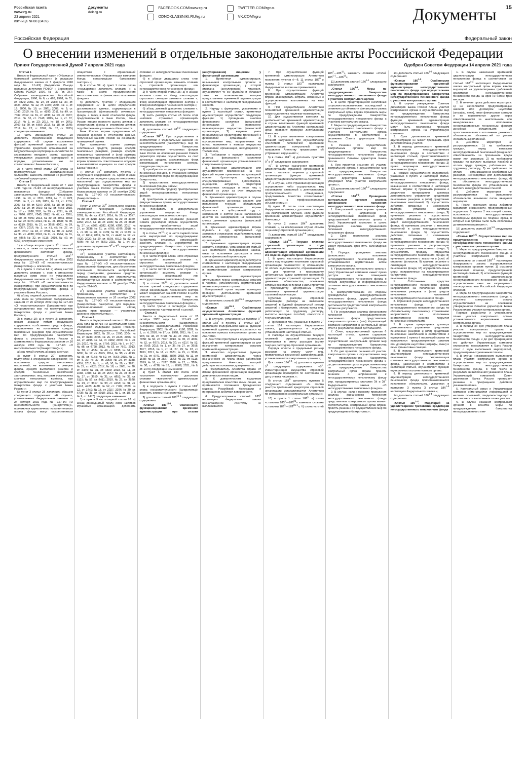Российская газета
www.rg.ru
23 апреля 2021
пятница № 88 (8439)
Документы
dok.rg.ru
FACEBOOK.COM/www.rg.ru TWITTER.COM/rgrus ODNOKLASSNIKI.RU/rg.ru VK.COM/rgru
Документы
15
Российская Федерация Федеральный закон
О внесении изменений в отдельные законодательные акты Российской Федерации
Принят Государственной Думой 7 апреля 2021 года Одобрен Советом Федерации 14 апреля 2021 года
Статья 1
Внести в Федеральный закон «О банках и банковской деятельности» (в редакции Федерального закона от 3 февраля 1996 года № 17-ФЗ) (Ведомости Съезда народных депутатов РСФСР и Верховного Совета РСФСР, 1990, № 27, ст. 357; Собрание законодательства Российской Федерации, 1996, № 6, ст. 492; 1998, № 31, ст. 3829; 2001, № 26, ст. 2586; № 33, ст. 3424; 2002, № 12, ст. 1093; 2005, № 1, ст. 18; 2006, № 19, ст. 2061; 2009, № 9, ст. 1043; 2010, № 31, ст. 4193; 2011, № 49, ст. 7069; 2012, № 31, ст. 4333; № 53, ст. 7607; 2014, № 52, ст. 7543; 2015, № 1, ст. 37; 2016, № 1, ст. 23; 2017, № 18, ст. 2661; 2669; № 30, ст. 4456; 2018, № 18, ст. 2560; 2019, № 22, ст. 2661; № 52, ст. 7825) следующие изменения:
1) часть двенадцатую статьи 20 дополнить предложением следующего содержания: «В случае возложения функций временной администрации по управлению кредитной организацией на государственную корпорацию «Агентство по страхованию вкладов» смета расходов утверждается указанной корпорацией в порядке, установленном ею по согласованию с Банком России.»;
2) в части пятой статьи 23<sup>4</sup> слова «с промежуточным ликвидационным балансом» заменить словами «с реестром требований кредиторов».
Статья 2
Внести в Федеральный закон от 7 мая 1998 года № 75-ФЗ «О негосударственных пенсионных фондах» (Собрание законодательства Российской Федерации, 1998, № 19, ст. 2071; 2001, № 7, ст. 623; 2003, № 2, ст. 166; 2005, № 19, ст. 1755; 2007, № 50, ст. 6247; 2008, № 18, ст. 1942; 2009, № 29, ст. 3619; № 52, ст. 6454; 2010, № 17, ст. 1988; 2011, № 29, ст. 4291; № 49, ст. 7036; 7037; 7040; 2012, № 47, ст. 6391; № 50, ст. 6965; 2013, № 30, ст. 4044, 4084; № 52, ст. 6975; 2014, № 11, ст. 1098; № 30, ст. 4219; 2015, № 27, ст. 3958, 4001; № 29, ст. 4357; 2016, № 1, ст. 41, 47; № 27, ст. 4225; 2017, № 18, ст. 2661; № 30, ст. 4456; № 31, ст. 4830; 2018, № 11, ст. 1584; № 31, ст. 4858; № 32, ст. 5115; 2019, № 49, ст. 6953) следующие изменения:
1) в абзаце втором пункта 3<sup>1</sup> статьи 7<sup>2</sup> слова «, а также по проведению анализа финансового состояния фонда, предусмотренного статьей 183<sup>13</sup> Федерального закона от 26 октября 2002 года № 127-ФЗ «О несостоятельности (банкротстве)»,» исключить;
2) в пункте 1 статьи 14: а) абзац шестой дополнить словами «, если в отношении выкупных сумм иное не установлено Федеральным законом от 26 октября 2002 года № 127-ФЗ «О несостоятельности (банкротстве)» при осуществлении мер по предупреждению банкротства фонда с участием Банка России»;
б) абзац седьмой дополнить словами «, если иное не установлено Федеральным законом от 26 октября 2002 года № 127-ФЗ «О несостоятельности (банкротстве)» при осуществлении мер по предупреждению банкротства фонда с участием Банка России»;
3) в статье 18: а) в пункте 2: дополнить новым абзацем пятым следующего содержания: «собственных средств фонда, направленных на пополнение средств пенсионных резервов при осуществлении мер по предупреждению банкротства фонда с участием Банка России в соответствии с Федеральным законом от 26 октября 2002 года № 127-ФЗ «О несостоятельности (банкротстве)»;»;
абзац пятый считать абзацем шестым;
4) пункт 8 статьи 20<sup>1</sup> дополнить подпунктом 4 следующего содержания: «4) пополнения средств пенсионных накоплений, не включенных в резервы фонда, средств выплатного резерва и средств пенсионных накоплений застрахованных лиц, которым установлена срочная пенсионная выплата, при осуществлении мер по предупреждению банкротства фонда с участием Банка России.»;
5) пункт 3 статьи 28 дополнить абзацем следующего содержания: «В случаях, установленных Федеральным законом от 26 октября 2002 года № 127-ФЗ «О несостоятельности (банкротстве)», полномочия единоличного исполнительного органа фонда могут осуществляться обществом с ограниченной ответственностью «Управляющая компания Фонда консолидации банковского сектора».»;
6) в статье 34: а) пункт 1 после слова «государства» дополнить словами «, а также в целях предупреждения несостоятельности финансового положения фондов»;
б) дополнить пунктом 7 следующего содержания: «7. В целях определения достоверности данных, содержащихся в бухгалтерской (финансовой) отчетности фонда, а также в иной отчетности фонда, представляемой в Банк России, Банк России вправе провести оценку активов и обязательств фонда и стоимости активов под обеспечение указанных обязательств.
Банк России вправе предписание об указании фондом в отчетности данных, полученных Банком России на основании проведенной оценки.
При проведении оценки размера собственных средств, размера средств пенсионных резервов, размера средств пенсионных накоплений и (или) размера соответствующих обязательств Банк России вправе привлекать ответственного актуария и независимого оценщика за счет средств Банка России.»;
7) статью 36<sup>8</sup> дополнить пунктом 9 следующего содержания: «9. Сроки и иные особенности передачи средств пенсионных накоплений при осуществлении мер по предупреждению банкротства фонда с участием Банка России устанавливаются Федеральным законом от 26 октября 2002 года № 127-ФЗ «О несостоятельности (банкротстве)».».
Статья 3
Пункт 2 статьи 39<sup>6</sup> Земельного кодекса Российской Федерации (Собрание законодательства Российской Федерации, 2001, № 44, ст. 4147; 2014, № 26, ст. 3377; № 30, ст. 4218, 4225; 2015, № 29, ст. 4339, 4350; 2016, № 18, ст. 2495; № 26, ст. 3890; № 27, ст. 4269, 4282, 4298, 4306; 2017, № 27, ст. 3938; № 31, ст. 4765, 4766; 2018, № 1, ст. 90; № 28, ст. 4139; № 32, ст. 5133; № 53, ст. 8411; 2019, № 31, ст. 4442; № 52, ст. 7820; 2020, № 29, ст. 4504, 4512; № 42, ст. 6505; № 52, ст. 8581; 2021, № 1, ст. 33) дополнить подпунктами 3<sup>2</sup> и 3<sup>3</sup> следующего содержания:
«3<sup>2</sup>) земельного участка застройщику, признанному в соответствии с Федеральным законом от 26 октября 2002 года № 127-ФЗ «О несостоятельности (банкротстве)» банкротом, для обеспечения исполнения обязательств застройщика перед гражданами, денежные средства которых привлечены для строительства многоквартирных домов в соответствии с Федеральным законом от 30 декабря 2004 года № 214-ФЗ;
3<sup>3</sup>) земельного участка застройщику, признанному в соответствии с Федеральным законом от 26 октября 2002 года № 127-ФЗ «О несостоятельности (банкротстве)» банкротом, для передачи публично-правовой компании «Фонд защиты прав граждан — участников долевого строительства»;».
Статья 4
Внести в Федеральный закон от 10 июля 2002 года № 86-ФЗ «О Центральном банке Российской Федерации (Банке России)» (Собрание законодательства Российской Федерации, 2002, № 28, ст. 2790; 2004, № 31, ст. 3233; 2005, № 25, ст. 2426; 2006, № 42, ст. 4196; № 44, ст. 4982; 2009, № 1, ст. 25; 2010, № 45, ст. 5756; 2011, № 7, ст. 907; № 48, ст. 6728; 2012, № 53, ст. 7591; 2013, № 30, ст. 4084; № 49, ст. 6336; № 51, ст. 6695; № 52, ст. 6975; 2014, № 30, ст. 4219; № 45, ст. 6154; № 52, ст. 7543; 2015, № 1, ст. 4, 37; № 27, ст. 3958; № 29, ст. 4348, 4357; 2016, № 1, ст. 46, 50; № 26, ст. 3891; № 27, ст. 4225; 2017, № 18, ст. 2661; № 30, ст. 4456; № 31, ст. 4830; 2018, № 11, ст. 1584, 1588; № 18, ст. 2557; № 24, ст. 3400; № 27, ст. 3950; № 31, ст. 4852; № 32, ст. 5115; № 53, ст. 8411; 2019, № 27, ст. 3538; № 29, ст. 3857; № 30, ст. 4150; № 31, ст. 4418, 4423, 4430; № 52, ст. 7787; 2020, № 12, ст. 1642; № 14, ст. 2027, 2036; № 30, ст. 4738; № 31, ст. 5018; 2021, № 1, ст. 18, 53; № 9, ст. 1470) следующие изменения:
1) в пункте 9 части первой статьи 18: а) абзац двенадцатый после слов «активов страховых организаций» дополнить словами «и негосударственных пенсионных фондов»;
б) в абзаце двадцатом слова «или страховой организации» заменить словами «, страховой организации или негосударственного пенсионного фонда»;
2) в части второй статьи 25: а) в абзаце восьмом слова «и Фонд консолидации страхового сектора» заменить словами «, Фонд консолидации страхового сектора и Фонд консолидации пенсионного сектора»;
б) абзац девятый дополнить словами «, негосударственных пенсионных фондов»;
3) часть девятую статьи 46 после слов «активов страховых организаций» дополнить словами «и негосударственных пенсионных фондов»;
4) дополнить статьей 76<sup>5-2</sup> следующего содержания:
«Статья 76<sup>5-2</sup>. При осуществлении в соответствии с Федеральным законом «О несостоятельности (банкротстве)» мер по предупреждению банкротства негосударственных пенсионных фондов Банк России на основании решения Совета директоров вправе осуществлять за счет денежных средств, составляющих Фонд консолидации пенсионного сектора, следующие операции:
1) приобретать акции негосударственных пенсионных фондов, в отношении которых осуществляются меры по предупреждению банкротства;
2) предоставлять негосударственным пенсионным фондам займы;
3) осуществлять продажу приобретенных акций негосударственных пенсионных фондов;
4) приобретать и отчуждать имущество (имущественные права) негосударственных пенсионных фондов;
5) передавать в доверительное управление имущество Фонда консолидации пенсионного сектора.
Банк России на основании решения Совета директоров вправе осуществлять продажу приобретенных акций негосударственных пенсионных фондов.»;
5) в статье 76<sup>10</sup>: а) в части первой слова «или мероприятий по предупреждению банкротства страховых организаций» заменить словами «, мероприятий по предупреждению банкротства страховых организаций и негосударственных пенсионных фондов»;
б) в части второй слова «или страховых организаций» заменить словами «, страховых организаций или негосударственных пенсионных фондов»;
г) в части пятой слова «или страховых организаций» заменить словами «, страховых организаций или негосударственных пенсионных фондов»;
7) в статье 76<sup>12</sup>: а) дополнить новой частью третьей следующего содержания: «Фонд консолидации пенсионного сектора может создаваться Банком России в целях участия в осуществлении мер по предупреждению банкротства негосударственных пенсионных фондов.»;
б) части третью и четвертую считать соответственно частями пятой и шестой.
Статья 5
Внести в Федеральный закон от 26 октября 2002 года № 127-ФЗ «О несостоятельности (банкротстве)» (Собрание законодательства Российской Федерации, 2002, № 43, ст. 4190; 2009, № 1, ст. 4; 2010, № 17, ст. 1988; 2011, № 7, ст. 905; № 48, ст. 6728; № 49, ст. 7015, 7040, 7068; № 50, ст. 7357; 2013, № 30, ст. 4084; № 52, ст. 6975; 2014, № 30, ст. 4217; № 52, ст. 7543; 2015, № 1, ст. 35; № 27, ст. 3958, 3977; 2016, № 1, ст. 11, 27, 29; № 26, ст. 3891; 2017, № 18, ст. 2661; № 25, ст. 3596; № 31, ст. 4761, 4815, 4830; 2018, № 11, ст. 1588; № 18, ст. 2557, 2563; № 32, ст. 5115; 2019, № 52, ст. 7787; 2020, № 22, ст. 3384; № 30, ст. 4738; № 52, ст. 8588; 2021, № 9, ст. 1470) следующие изменения:
1) пункт 5 статьи 180 после слов «исполняет полномочия» дополнить словами «временной администрации финансовых организаций»;
2) в подпункте 1 пункта 2 статьи 183<sup>7</sup> слова «несостоятельности (банкротства)» заменить словом «банкротства»;
3) дополнить статьей 183<sup>15-1</sup> следующего содержания:
«Статья 183<sup>15-1</sup>. Особенности функционирования временной администрации при отзыве (аннулировании) лицензии у финансовой организации
1. Временная администрация, назначенная контрольным органом в финансовую организацию, у которой отозвана (аннулирована) лицензия, осуществляет те же функции и обладает теми же полномочиями, которые предоставлены временной администрации в соответствии с настоящим Федеральным законом.
2. Наряду с функциями, указанными в пункте 1 настоящей статьи, временная администрация осуществляет следующие функции: 1) проведение анализа финансового состояния финансовой организации; 2) проведение инвентаризации имущества финансовой организации; 3) ведение учета предъявленных кредиторами требований к финансовой организации; 4) осуществление мер, направленных на поиск, выявление и возврат имущества финансовой организации, находящегося у третьих лиц.
3. Требования к порядку проведения анализа финансового состояния финансовой организации устанавливаются контрольным органом.
4. Временная администрация для осуществления возложенных на нее функций вправе привлекать на договорной основе бухгалтеров, аудиторов, специализированных депозитариев, оценщиков, актуариев, операторов электронных площадок и иных лиц с оплатой их услуг за счет имущества финансовой организации.
5. Временная администрация в случае недостаточности денежных средств для исполнения текущих обязательств финансовой организации вправе обратиться в арбитражный суд с заявлением о снятии ранее наложенных арестов на находящиеся на банковских счетах денежные средства финансовой организации.
6. Временная администрация вправе подавать в суд, арбитражный суд заявления о признании недействительными сделок, совершенных финансовой организацией.
7. Временная администрация вправе заявлять в порядке, установленном статьей 102 настоящего Федерального закона, отказ от исполнения договоров и иных сделок финансовой организации.
8. Временная администрация действует в соответствии с настоящим Федеральным законом, другими федеральными законами и нормативными актами контрольного органа.
9. Временная администрация отчитывается перед контрольным органом в порядке, установленном нормативными актами контрольного органа.
Контрольный орган вправе проводить проверки деятельности временной администрации.»;
4) дополнить статьей 183<sup>26-1</sup> следующего содержания:
«Статья 183<sup>26-1</sup>. Особенности осуществления Агентством функций временной администрации
1. В случаях, установленных пунктом 9<sup>1</sup> статьи 184<sup>1</sup> и пунктом 1<sup>1</sup> статьи 187<sup>4</sup> настоящего Федерального закона, функции временной администрации возлагаются на основании приказа контрольного органа на Агентство.
2. Агентство приступает к осуществлению функций временной администрации со дня назначения контрольным органом временной администрации.
3. Агентство осуществляет функции временной администрации через назначенного из числа своих работников представителя Агентства, который действует на основании доверенности.
4. Представитель Агентства вправе от имени финансовой организации выдавать доверенности иным лицам.
5. К доверенностям, выданным представителем Агентства иным лицам, не применяются положения Гражданского кодекса Российской Федерации о прекращении действия доверенности.
6. Предусмотренное статьей 183<sup>6</sup> настоящего Федерального закона вознаграждение Агентству не выплачивается.
7. При осуществлении функций временной администрации Агентством положения пунктов 4—8, 11 статьи 183<sup>6</sup> и пункта 3 статьи 183<sup>11</sup> настоящего Федерального закона не применяются.
8. При осуществлении функций временной администрации Агентство вправе авансировать затраты, связанные с осуществлением возложенных на него функций.
9. При осуществлении Агентством полномочий временной администрации затраты должника подлежат возмещению.
10. Для осуществления контроля за деятельностью временной администрации в случае возложения функций временной администрации на Агентство контрольный орган проводит проверки деятельности Агентства.
11. В случае выявления контрольным органом нарушений при осуществлении Агентством полномочий временной администрации контрольный орган направляет Агентству предписание об устранении нарушений.»;
5) в статье 184<sup>1</sup>: а) дополнить пунктами 9<sup>1</sup> и 9<sup>2</sup> следующего содержания:
«9<sup>1</sup>. В случае назначения временной администрации страховой организации в связи с отзывом лицензии у страховой организации функции временной администрации возлагаются на Агентство.
9<sup>2</sup>. В случае, если страховая организация осуществляет либо осуществляла вид страхования, связанный с деятельностью профессионального объединения, представитель Агентства согласовывает действия с профессиональным объединением.»;
б) пункт 11 после слов «настоящего Федерального закона,» дополнить словами «за исключением случаев, если функции временной администрации осуществляет Агентство,»;
6) пункт 2 статьи 184<sup>3</sup> дополнить словами «, за исключением случая отзыва лицензии у страховой организации»;
7) дополнить статьей 184<sup>3-6</sup> следующего содержания:
«Статья 184<sup>3-6</sup>. Текущие платежи страховой организации в ходе деятельности временной администрации страховой организации и в ходе конкурсного производства
1. В целях настоящего Федерального закона под текущими платежами страховой организации понимаются: 1) обязанности по оплате задолженности, образовавшейся до дня принятия к производству арбитражным судом заявления временной администрации страховой организации; 2) денежные обязательства, основания которых возникли в период с даты принятия к производству арбитражным судом заявления временной администрации страховой организации.
Судебные расходы страховой организации, расходы на включение сведений в Единый федеральный реестр сведений о банкротстве, оплата труда лиц, работающих по трудовому договору, выплаты выходных пособий, относятся к текущим платежам.
2. Требования лиц, указанных в пункте 2<sup>1</sup> статьи 134 настоящего Федерального закона, удовлетворяются в порядке, установленном настоящей статьей.
3. Расходы на осуществление текущих платежей страховой организации включаются в смету расходов (смету текущих расходов) страховой организации.
Порядок оплаты и предельный размер расходов на оплату услуг лиц, привлеченных временной администрацией, устанавливаются контрольным органом.»;
8) в статье 184<sup>4-1</sup>: а) дополнить пунктом 5<sup>1</sup> следующего содержания: «5<sup>1</sup>. Инвентаризация имущества страховой организации проводится по состоянию на дату отзыва лицензии.»;
9) статью 184<sup>5</sup> дополнить пунктом 5 следующего содержания: «5. Форма реестра требований кредиторов страховой организации устанавливается Агентством по согласованию с контрольным органом.»;
10) в пункте 1 статьи 186<sup>1</sup>: а) слова «статьями 183<sup>1</sup>—183<sup>26</sup>» заменить словами «статьями 183<sup>1</sup>—183<sup>26-1</sup>»; б) слова «статей 186<sup>2</sup>—186<sup>11</sup>» заменить словами «статей 186<sup>1-1</sup>—186<sup>11</sup>»;
11) дополнить статьей 186<sup>1-1</sup> следующего содержания:
«Статья 186<sup>1-1</sup>. Меры по предупреждению банкротства негосударственного пенсионного фонда с участием контрольного органа
1. В целях предотвращения негативных социально-экономических последствий и снижения устойчивости финансового рынка контрольный орган вправе принимать меры по предупреждению банкротства негосударственного пенсионного фонда с участием контрольного органа.
2. Меры по предупреждению банкротства негосударственного пенсионного фонда с участием контрольного органа осуществляются в соответствии с решением Совета директоров Банка России.
3. Решение об осуществлении контрольным органом мер по предупреждению банкротства негосударственного пенсионного фонда принимается Советом директоров Банка России.
4. При принятии решения об участии контрольного органа в осуществлении мер по предупреждению банкротства негосударственного пенсионного фонда Совет директоров Банка России утверждает план участия контрольного органа.»;
12) дополнить статьей 186<sup>1-2</sup> следующего содержания:
«Статья 186<sup>1-2</sup>. Проведение контрольным органом анализа финансового положения негосударственного пенсионного фонда
1. Контрольный орган вправе принять решение о направлении в негосударственный пенсионный фонд представителей контрольного органа и (или) Управляющей компании в целях проведения анализа финансового положения негосударственного пенсионного фонда.
2. Срок проведения анализа финансового положения негосударственного пенсионного фонда не может превышать срок пять календарных дней.
3. Порядок проведения анализа финансового положения негосударственного пенсионного фонда устанавливается нормативным актом контрольного органа.
4. Представители контрольного органа и (или) Управляющей компании имеют право доступа во все помещения негосударственного пенсионного фонда, к любым документам и информационным системам негосударственного пенсионного фонда.
5. Воспрепятствование со стороны руководителей негосударственного пенсионного фонда, других работников негосударственного пенсионного фонда деятельности представителей контрольного органа не допускается.
6. По результатам анализа финансового положения негосударственного пенсионного фонда представители контрольного органа и (или) Управляющей компании направляют в контрольный орган отчет о результатах своей деятельности.
7. Отчет, предусмотренный пунктом 6 настоящей статьи, должен содержать выводы о целесообразности осуществления контрольным органом мер по предупреждению банкротства негосударственного пенсионного фонда.
8. Со дня принятия решения об участии контрольного органа в осуществлении мер по предупреждению банкротства негосударственного пенсионного фонда и до дня окончания срока осуществления мер по предупреждению банкротства контрольный орган вправе принять решение о неприменении к негосударственному пенсионному фонду мер, предусмотренных статьями 34 и 34<sup>1</sup> Федерального закона «О негосударственных пенсионных фондах».
9. В случае, если к моменту проведения анализа финансового положения негосударственного пенсионного фонда представители контрольного органа выявят обстоятельства, контрольный орган вправе принять решение об осуществлении мер по предупреждению банкротства.»;
13) дополнить статьей 186<sup>1-3</sup> следующего содержания:
«Статья 186<sup>1-3</sup>. Особенности функционирования временной администрации негосударственного пенсионного фонда при осуществлении мер по предупреждению банкротства негосударственного пенсионного фонда с участием контрольного органа
1. В случае утверждения Советом директоров Банка России плана участия контрольного органа в осуществлении мер по предупреждению банкротства негосударственного пенсионного фонда функции временной администрации негосударственного пенсионного фонда могут быть возложены приказом контрольного органа на Управляющую компанию.
2. Срок деятельности временной администрации не может превышать срок действия плана участия.
3. В период деятельности временной администрации негосударственного пенсионного фонда в соответствии с настоящей статьей, приостанавливаются: 1) полномочия органов управления негосударственного пенсионного фонда; 2) права акционеров негосударственного пенсионного фонда.
4. Помимо осуществления полномочий, указанных в пункте 2 настоящей статьи, временная администрация негосударственного пенсионного фонда, назначенная в соответствии с настоящей статьей, вправе: 1) принимать решение о досрочном прекращении договора доверительного управления средствами пенсионных резервов и (или) средствами пенсионных накоплений; 2) осуществлять действия, связанные с изменением размера уставного капитала негосударственного пенсионного фонда; 3) принимать решения и осуществлять действия, связанные с приобретением акций негосударственного пенсионного фонда; 4) принимать решения о внесении изменений в устав негосударственного пенсионного фонда; 5) осуществлять действия, связанные с изменением размера уставного капитала негосударственного пенсионного фонда; 6) принимать решения о реорганизации негосударственного пенсионного фонда; 7) осуществлять продажу имущества негосударственного пенсионного фонда; 8) принимать решения о закрытии и (или) об открытии филиалов; 9) принять решение о ликвидации негосударственного пенсионного фонда; 10) осуществлять иные меры, направленные на предупреждение банкротства негосударственного пенсионного фонда.
5. Собственные средства негосударственного пенсионного фонда направляются на пополнение средств пенсионных резервов и (или) средств пенсионных накоплений негосударственного пенсионного фонда.
6. Страховой резерв негосударственного пенсионного фонда и резерв негосударственного пенсионного фонда по обязательному пенсионному страхованию направляются на пополнение соответственно резерва покрытия пенсионных обязательств.
7. В случае прекращения договора доверительного управления средствами пенсионных резервов и (или) средствами пенсионных накоплений в соответствии с подпунктом 1 пункта 4 настоящей статьи не начисляются предусмотренные законом или договором неустойки (штрафы, пени) и иные финансовые санкции.
8. В период деятельности временной администрации негосударственного пенсионного фонда Управляющая компания негосударственного пенсионного фонда, назначенная в соответствии с настоящей статьей, осуществляет функции единоличного исполнительного органа.
9. В период деятельности временной администрации негосударственного пенсионного фонда приостанавливается исполнение обязательств, указанных в подпункте 3 пункта 3 статьи 186<sup>1-5</sup> настоящего Федерального закона.»;
14) дополнить статьей 186<sup>1-4</sup> следующего содержания:
«Статья 186<sup>1-4</sup>. Мораторий на удовлетворение требований кредиторов негосударственного пенсионного фонда
1. В случае назначения временной администрации негосударственного пенсионного фонда в соответствии со статьей 186<sup>1-3</sup> настоящего Федерального закона контрольный орган вправе ввести мораторий на удовлетворение требований кредиторов негосударственного пенсионного фонда на срок не более трех месяцев.
2. В течение срока действия моратория: 1) не начисляются предусмотренные законом или договором неустойки (штрафы, пени), иные финансовые санкции и не применяются другие меры ответственности за неисполнение или ненадлежащее исполнение негосударственным пенсионным фондом денежных обязательств; 2) приостанавливается исполнение денежных обязательств, обязанностей по уплате обязательных платежей.
3. Действие моратория не распространяется: 1) на требования граждан, перед которыми негосударственный пенсионный фонд несет ответственность за причинение вреда жизни или здоровью; 2) на требования граждан по выплате выходных пособий и оплате труда граждан, работающих по трудовому договору; 3) на требования по оплате организационно-хозяйственных расходов, необходимых для деятельности негосударственного пенсионного фонда; 4) на обязанности негосударственного пенсионного фонда по установлению и выплате негосударственных пенсий.
4. Действие моратория не распространяется на исполнение обязательств, возникших после введения моратория.
5. После окончания срока действия моратория обязанности, предусмотренные подпунктом 5 пункта 2 настоящей статьи, исполняются негосударственным пенсионным фондом не позднее срока, в который они должны были быть исполнены до введения моратория.»;
15) дополнить статьей 186<sup>1-5</sup> следующего содержания:
«Статья 186<sup>1-5</sup>. Осуществление мер по предупреждению банкротства негосударственного пенсионного фонда с участием контрольного органа
1. Меры по предупреждению банкротства негосударственного пенсионного фонда с участием контрольного органа в соответствии со статьей 186<sup>1-1</sup> настоящего Федерального закона осуществляются контрольным органом путем: 1) оказания финансовой помощи, предусмотренной настоящей статьей; 2) исполнения функций временной администрации негосударственного пенсионного фонда; 3) осуществления иных не запрещенных законодательством Российской Федерации способов.
2. Меры по предупреждению банкротства негосударственного пенсионного фонда с участием контрольного органа осуществляются на основании утвержденного Советом директоров Банка России плана участия контрольного органа.
Порядок разработки и утверждения плана участия контрольного органа устанавливается нормативным актом контрольного органа.
3. В период со дня утверждения плана участия контрольного органа в осуществлении мер по предупреждению банкротства негосударственного пенсионного фонда и до дня прекращения его действия Управляющая компания ежемесячно представляет в Банк России отчет о ходе выполнения мероприятий, предусмотренных указанным планом.
4. В случае невозможности выполнения плана участия контрольного органа в осуществлении мер по предупреждению банкротства негосударственного пенсионного фонда, в том числе в результате невыполнения указанного плана Управляющей компанией, Совет директоров Банка России принимает решение о прекращении действия указанного плана.
5. Контрольный орган и Управляющая компания обмениваются информацией о наличии оснований, свидетельствующих о невозможности выполнения плана участия.
6. В случае оказания контрольным органом в качестве меры по предупреждению банкротства негосударственного пен-